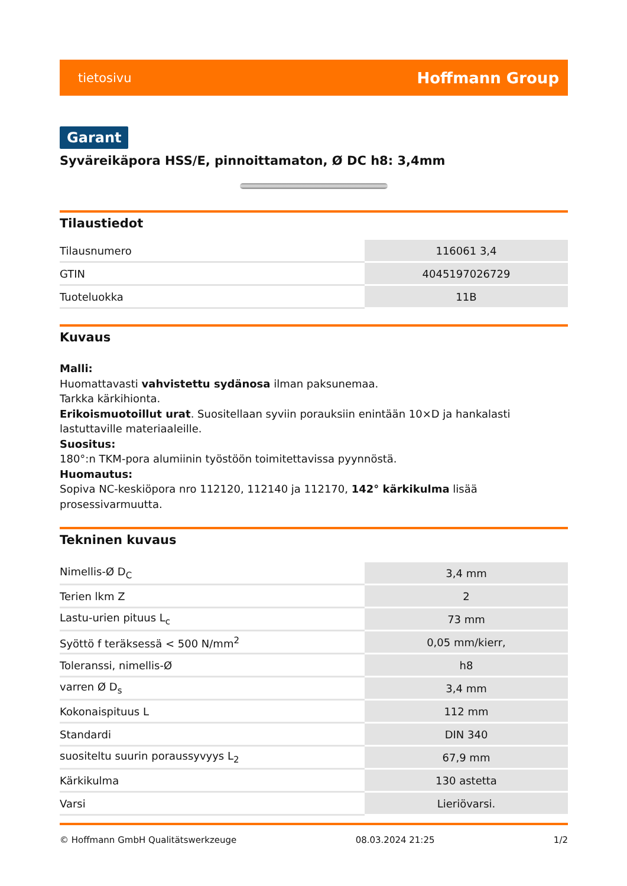tietosivu Hoffmann Group
Garant
Syväreikäpora HSS/E, pinnoittamaton, Ø DC h8: 3,4mm
Tilaustiedot
| Tilausnumero | 116061 3,4 |
| GTIN | 4045197026729 |
| Tuoteluokka | 11B |
Kuvaus
Malli:
Huomattavasti vahvistettu sydänosa ilman paksunemaa.
Tarkka kärkihionta.
Erikoismuotoillut urat. Suositellaan syviin porauksiin enintään 10×D ja hankalasti lastuttaville materiaaleille.
Suositus:
180°:n TKM-pora alumiinin työstöön toimitettavissa pyynnöstä.
Huomautus:
Sopiva NC-keskiöpora nro 112120, 112140 ja 112170, 142° kärkikulma lisää prosessivarmuutta.
Tekninen kuvaus
| Nimellis-Ø D<sub>C</sub> | 3,4 mm |
| Terien lkm Z | 2 |
| Lastu-urien pituus L<sub>c</sub> | 73 mm |
| Syöttö f teräksessä < 500 N/mm<sup>2</sup> | 0,05 mm/kierr, |
| Toleranssi, nimellis-Ø | h8 |
| varren Ø D<sub>s</sub> | 3,4 mm |
| Kokonaispituus L | 112 mm |
| Standardi | DIN 340 |
| suositeltu suurin poraussyvyys L<sub>2</sub> | 67,9 mm |
| Kärkikulma | 130 astetta |
| Varsi | Lieriövarsi. |
© Hoffmann GmbH Qualitätswerkzeuge 08.03.2024 21:25 1/2